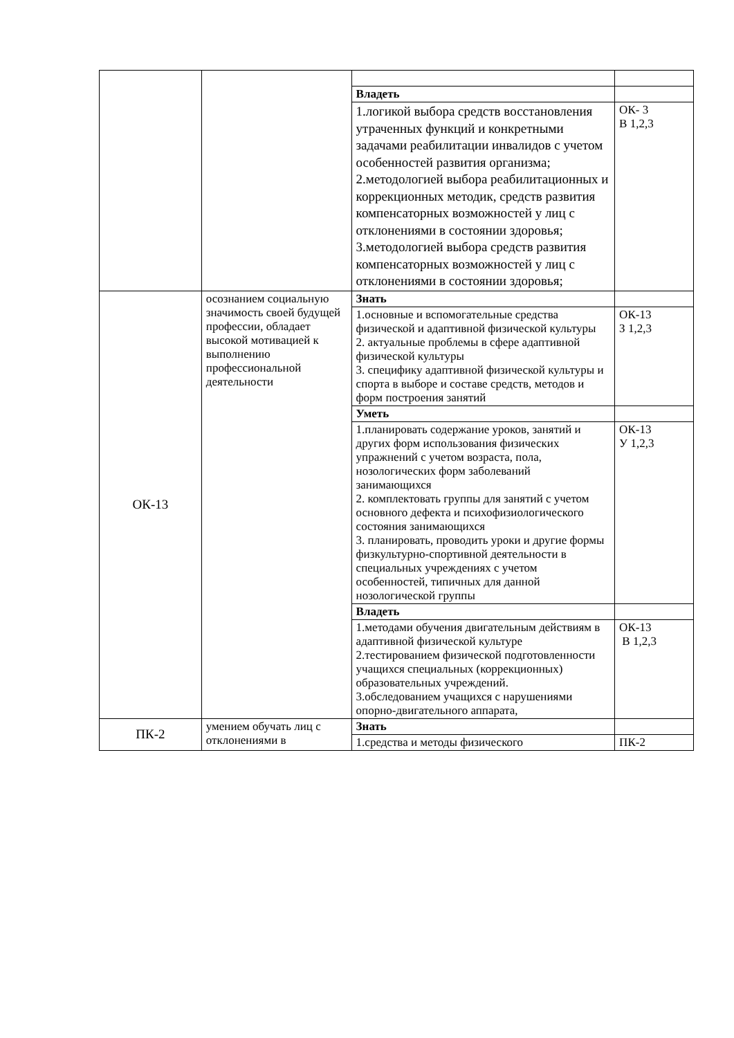| | | Владеть | |
| | | 1.логикой выбора средств восстановления утраченных функций и конкретными задачами реабилитации инвалидов с учетом особенностей развития организма; 2.методологией выбора реабилитационных и коррекционных методик, средств развития компенсаторных возможностей у лиц с отклонениями в состоянии здоровья; 3.методологией выбора средств развития компенсаторных возможностей у лиц с отклонениями в состоянии здоровья; | ОК- 3 В 1,2,3 |
| ОК-13 | осознанием социальную значимость своей будущей профессии, обладает высокой мотивацией к выполнению профессиональной деятельности | Знать | |
| | | 1.основные и вспомогательные средства физической и адаптивной физической культуры 2. актуальные проблемы в сфере адаптивной физической культуры 3. специфику адаптивной физической культуры и спорта в выборе и составе средств, методов и форм построения занятий | ОК-13 З 1,2,3 |
| | | Уметь | |
| | | 1.планировать содержание уроков, занятий и других форм использования физических упражнений с учетом возраста, пола, нозологических форм заболеваний занимающихся 2. комплектовать группы для занятий с учетом основного дефекта и психофизиологического состояния занимающихся 3. планировать, проводить уроки и другие формы физкультурно-спортивной деятельности в специальных учреждениях с учетом особенностей, типичных для данной нозологической группы | ОК-13 У 1,2,3 |
| | | Владеть | |
| | | 1.методами обучения двигательным действиям в адаптивной физической культуре 2.тестированием физической подготовленности учащихся специальных (коррекционных) образовательных учреждений. 3.обследованием учащихся с нарушениями опорно-двигательного аппарата, | ОК-13 В 1,2,3 |
| ПК-2 | умением обучать лиц с отклонениями в | Знать | |
| | | 1.средства и методы физического | ПК-2 |